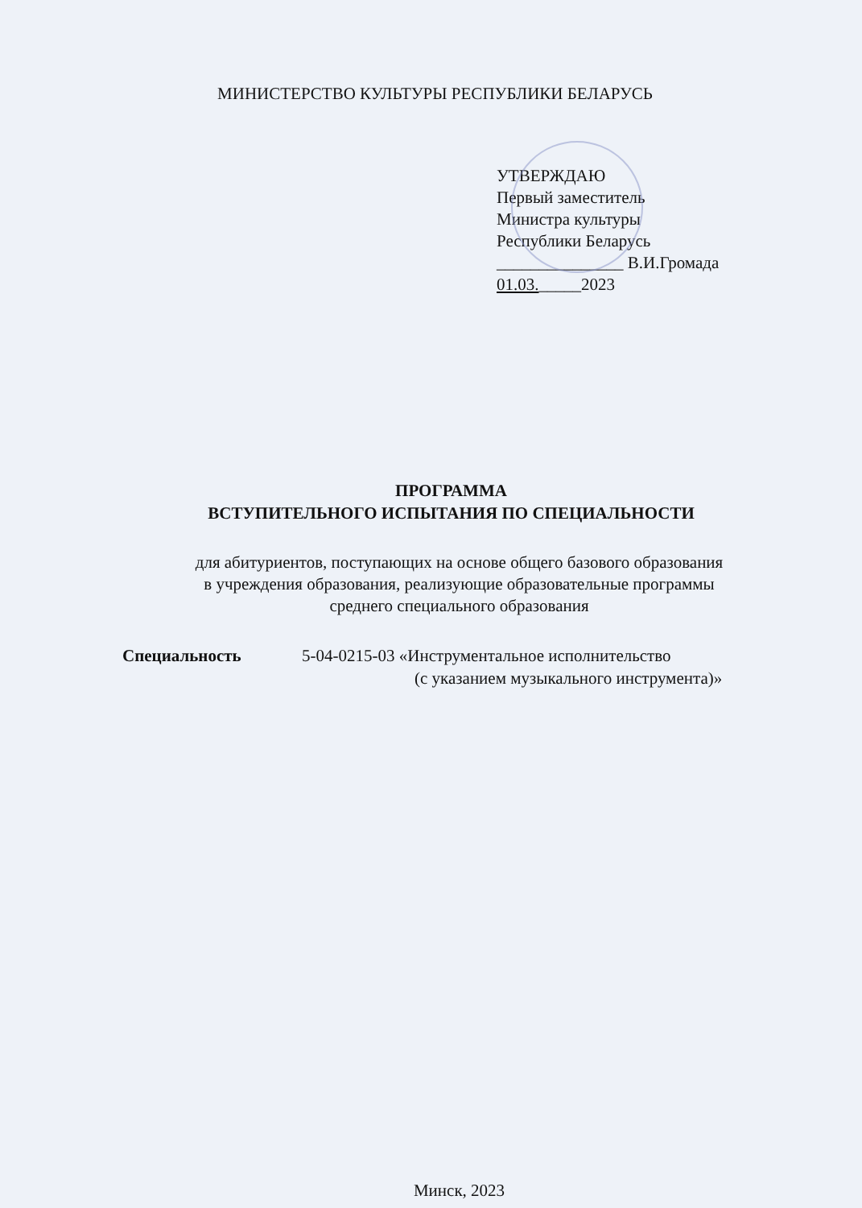МИНИСТЕРСТВО КУЛЬТУРЫ РЕСПУБЛИКИ БЕЛАРУСЬ
УТВЕРЖДАЮ
Первый заместитель
Министра культуры
Республики Беларусь
_______________ В.И.Громада
01.03._____2023
ПРОГРАММА
ВСТУПИТЕЛЬНОГО ИСПЫТАНИЯ ПО СПЕЦИАЛЬНОСТИ
для абитуриентов, поступающих на основе общего базового образования
в учреждения образования, реализующие образовательные программы
среднего специального образования
Специальность 5-04-0215-03 «Инструментальное исполнительство
(с указанием музыкального инструмента)»
Минск, 2023